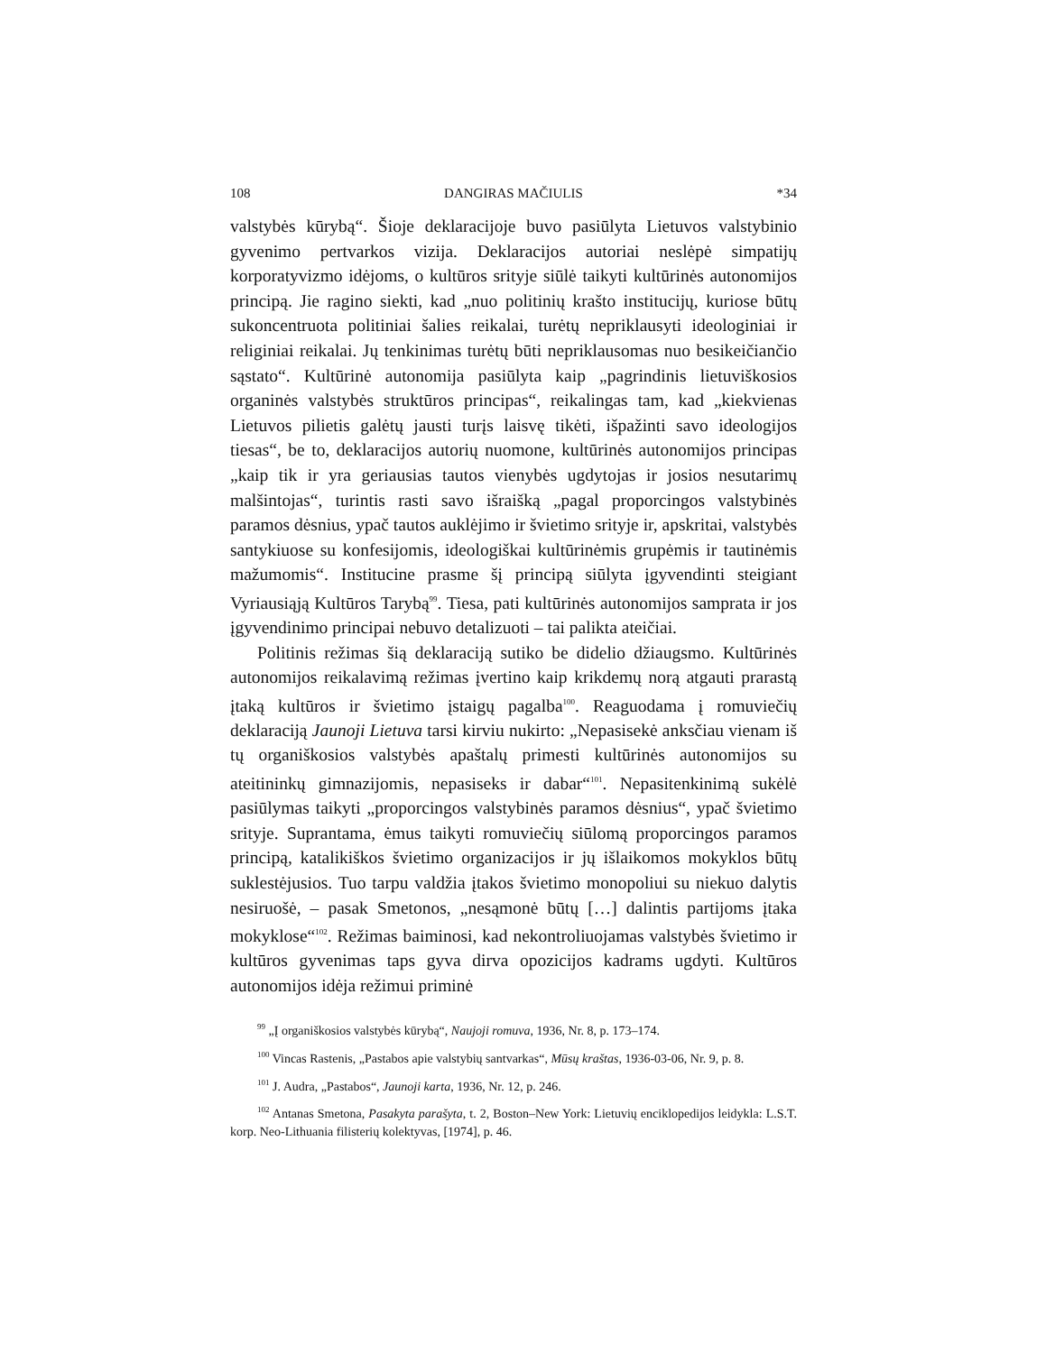108 DANGIRAS MAČIULIS *34
valstybės kūrybą“. Šioje deklaracijoje buvo pasiūlyta Lietuvos valstybinio gyvenimo pertvarkos vizija. Deklaracijos autoriai neslėpė simpatijų korporatyvizmo idėjoms, o kultūros srityje siūlė taikyti kultūrinės autonomijos principą. Jie ragino siekti, kad „nuo politinių krašto institucijų, kuriose būtų sukoncentruota politiniai šalies reikalai, turėtų nepriklausyti ideologiniai ir religiniai reikalai. Jų tenkinimas turėtų būti nepriklausomas nuo besikeičiančio sąstato“. Kultūrinė autonomija pasiūlyta kaip „pagrindinis lietuviškosios organinės valstybės struktūros principas“, reikalingas tam, kad „kiekvienas Lietuvos pilietis galėtų jausti turįs laisvę tikėti, išpažinti savo ideologijos tiesas“, be to, deklaracijos autorių nuomone, kultūrinės autonomijos principas „kaip tik ir yra geriausias tautos vienybės ugdytojas ir josios nesutarimų malšintojas“, turintis rasti savo išraišką „pagal proporcingos valstybinės paramos dėsnius, ypač tautos auklėjimo ir švietimo srityje ir, apskritai, valstybės santykiuose su konfesijomis, ideologiškai kultūrinėmis grupėmis ir tautinėmis mažumomis“. Institucine prasme šį principą siūlyta įgyvendinti steigiant Vyriausiąją Kultūros Tarybą<sup>99</sup>. Tiesa, pati kultūrinės autonomijos samprata ir jos įgyvendinimo principai nebuvo detalizuoti – tai palikta ateičiai.
Politinis režimas šią deklaraciją sutiko be didelio džiaugsmo. Kultūrinės autonomijos reikalavimą režimas įvertino kaip krikdemų norą atgauti prarastą įtaką kultūros ir švietimo įstaigų pagalba<sup>100</sup>. Reaguodama į romuviečių deklaraciją Jaunoji Lietuva tarsi kirviu nukirto: „Nepasisekė anksčiau vienam iš tų organiškosios valstybės apaštalų primesti kultūrinės autonomijos su ateitininkų gimnazijomis, nepasiseks ir dabar“<sup>101</sup>. Nepasitenkinimą sukėlė pasiūlymas taikyti „proporcingos valstybinės paramos dėsnius“, ypač švietimo srityje. Suprantama, ėmus taikyti romuviečių siūlomą proporcingos paramos principą, katalikiškos švietimo organizacijos ir jų išlaikomos mokyklos būtų suklestėjusios. Tuo tarpu valdžia įtakos švietimo monopoliui su niekuo dalytis nesiruošė, – pasak Smetonos, „nesąmonė būtų […] dalintis partijoms įtaka mokyklose“<sup>102</sup>. Režimas baiminosi, kad nekontroliuojamas valstybės švietimo ir kultūros gyvenimas taps gyva dirva opozicijos kadrams ugdyti. Kultūros autonomijos idėja režimui priminė
<sup>99</sup> „Į organiškosios valstybės kūrybą“, Naujoji romuva, 1936, Nr. 8, p. 173–174.
<sup>100</sup> Vincas Rastenis, „Pastabos apie valstybių santvarkas“, Mūsų kraštas, 1936-03-06, Nr. 9, p. 8.
<sup>101</sup> J. Audra, „Pastabos“, Jaunoji karta, 1936, Nr. 12, p. 246.
<sup>102</sup> Antanas Smetona, Pasakyta parašyta, t. 2, Boston–New York: Lietuvių enciklopedijos leidykla: L.S.T. korp. Neo-Lithuania filisterių kolektyvas, [1974], p. 46.